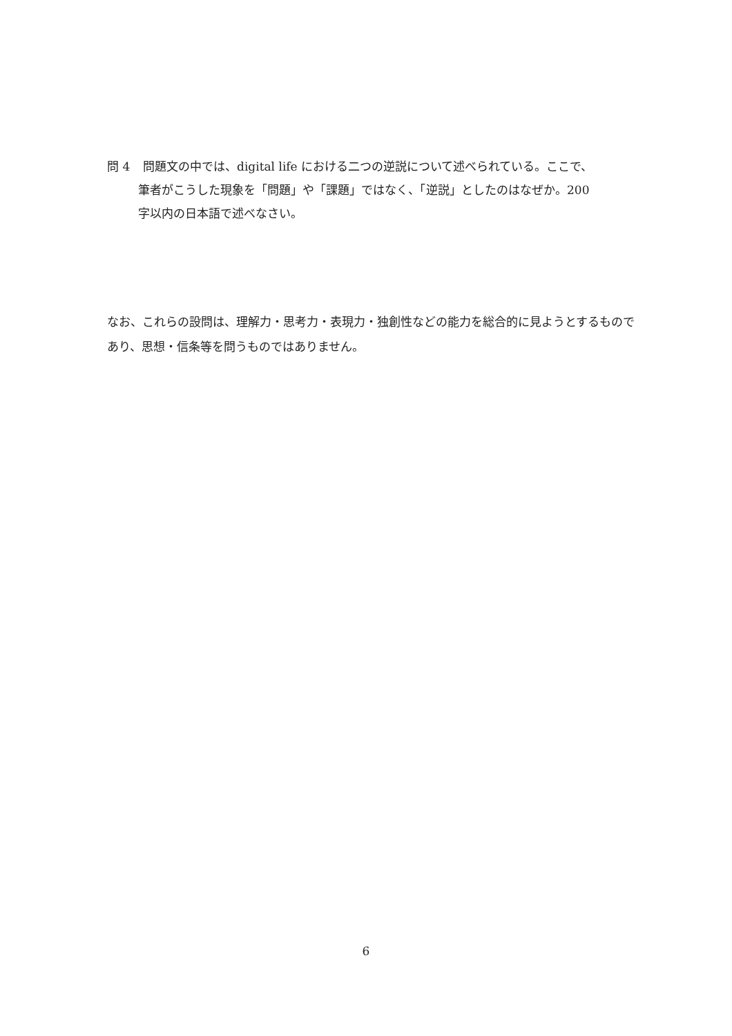問 4 問題文の中では、digital life における二つの逆説について述べられている。ここで、
筆者がこうした現象を「問題」や「課題」ではなく、「逆説」としたのはなぜか。200
字以内の日本語で述べなさい。
なお、これらの設問は、理解力・思考力・表現力・独創性などの能力を総合的に見ようとするものであり、思想・信条等を問うものではありません。
6